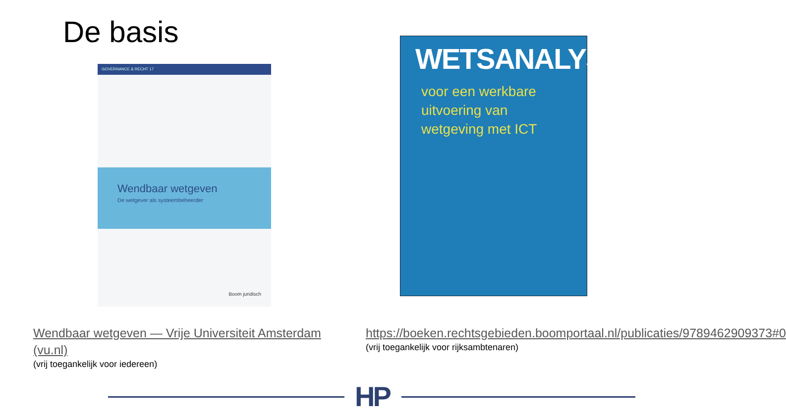De basis
GOVERNANCE & RECHT 17
Wendbaar wetgeven
De wetgever als systeembeheerder
Boom juridisch
WETSANALYSE
voor een werkbare
uitvoering van
wetgeving met ICT
Wendbaar wetgeven — Vrije Universiteit Amsterdam (vu.nl)
(vrij toegankelijk voor iedereen)
https://boeken.rechtsgebieden.boomportaal.nl/publicaties/9789462909373#0
(vrij toegankelijk voor rijksambtenaren)
HP